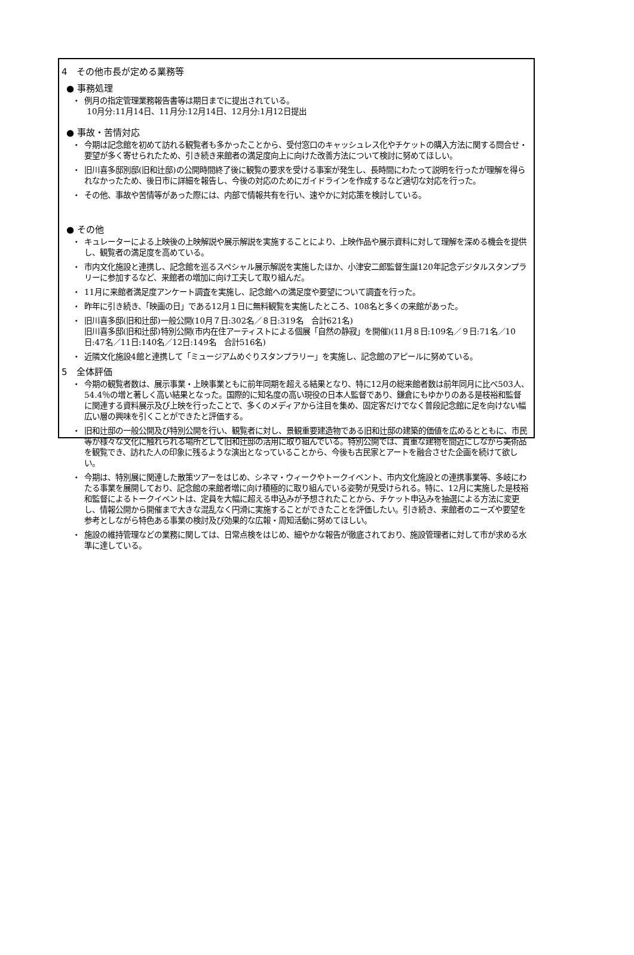4　その他市長が定める業務等
● 事務処理
・ 例月の指定管理業務報告書等は期日までに提出されている。
10月分:11月14日、11月分:12月14日、12月分:1月12日提出
● 事故・苦情対応
・ 今期は記念館を初めて訪れる観覧者も多かったことから、受付窓口のキャッシュレス化やチケットの購入方法に関する問合せ・要望が多く寄せられたため、引き続き来館者の満足度向上に向けた改善方法について検討に努めてほしい。
・ 旧川喜多邸別邸(旧和辻邸)の公開時間終了後に観覧の要求を受ける事案が発生し、長時間にわたって説明を行ったが理解を得られなかったため、後日市に詳細を報告し、今後の対応のためにガイドラインを作成するなど適切な対応を行った。
・ その他、事故や苦情等があった際には、内部で情報共有を行い、速やかに対応策を検討している。
● その他
・ キュレーターによる上映後の上映解説や展示解説を実施することにより、上映作品や展示資料に対して理解を深める機会を提供し、観覧者の満足度を高めている。
・ 市内文化施設と連携し、記念館を巡るスペシャル展示解説を実施したほか、小津安二郎監督生誕120年記念デジタルスタンプラリーに参加するなど、来館者の増加に向け工夫して取り組んだ。
・ 11月に来館者満足度アンケート調査を実施し、記念館への満足度や要望について調査を行った。
・ 昨年に引き続き、「映画の日」である12月１日に無料観覧を実施したところ、108名と多くの来館があった。
・ 旧川喜多邸(旧和辻邸)一般公開(10月７日:302名／８日:319名　合計621名)
旧川喜多邸(旧和辻邸)特別公開(市内在住アーティストによる個展「自然の静寂」を開催)(11月８日:109名／９日:71名／10日:47名／11日:140名／12日:149名　合計516名)
・ 近隣文化施設4館と連携して「ミュージアムめぐりスタンプラリー」を実施し、記念館のアピールに努めている。
5　全体評価
・ 今期の観覧者数は、展示事業・上映事業ともに前年同期を超える結果となり、特に12月の総来館者数は前年同月に比べ503人、54.4％の増と著しく高い結果となった。国際的に知名度の高い現役の日本人監督であり、鎌倉にもゆかりのある是枝裕和監督に関連する資料展示及び上映を行ったことで、多くのメディアから注目を集め、固定客だけでなく普段記念館に足を向けない幅広い層の興味を引くことができたと評価する。
・ 旧和辻邸の一般公開及び特別公開を行い、観覧者に対し、景観重要建造物である旧和辻邸の建築的価値を広めるとともに、市民等が様々な文化に触れられる場所として旧和辻邸の活用に取り組んでいる。特別公開では、貴重な建物を間近にしながら美術品を観覧でき、訪れた人の印象に残るような演出となっていることから、今後も古民家とアートを融合させた企画を続けて欲しい。
・ 今期は、特別展に関連した散策ツアーをはじめ、シネマ・ウィークやトークイベント、市内文化施設との連携事業等、多岐にわたる事業を展開しており、記念館の来館者増に向け積極的に取り組んでいる姿勢が見受けられる。特に、12月に実施した是枝裕和監督によるトークイベントは、定員を大幅に超える申込みが予想されたことから、チケット申込みを抽選による方法に変更し、情報公開から開催まで大きな混乱なく円滑に実施することができたことを評価したい。引き続き、来館者のニーズや要望を参考としながら特色ある事業の検討及び効果的な広報・周知活動に努めてほしい。
・ 施設の維持管理などの業務に関しては、日常点検をはじめ、細やかな報告が徹底されており、施設管理者に対して市が求める水準に達している。